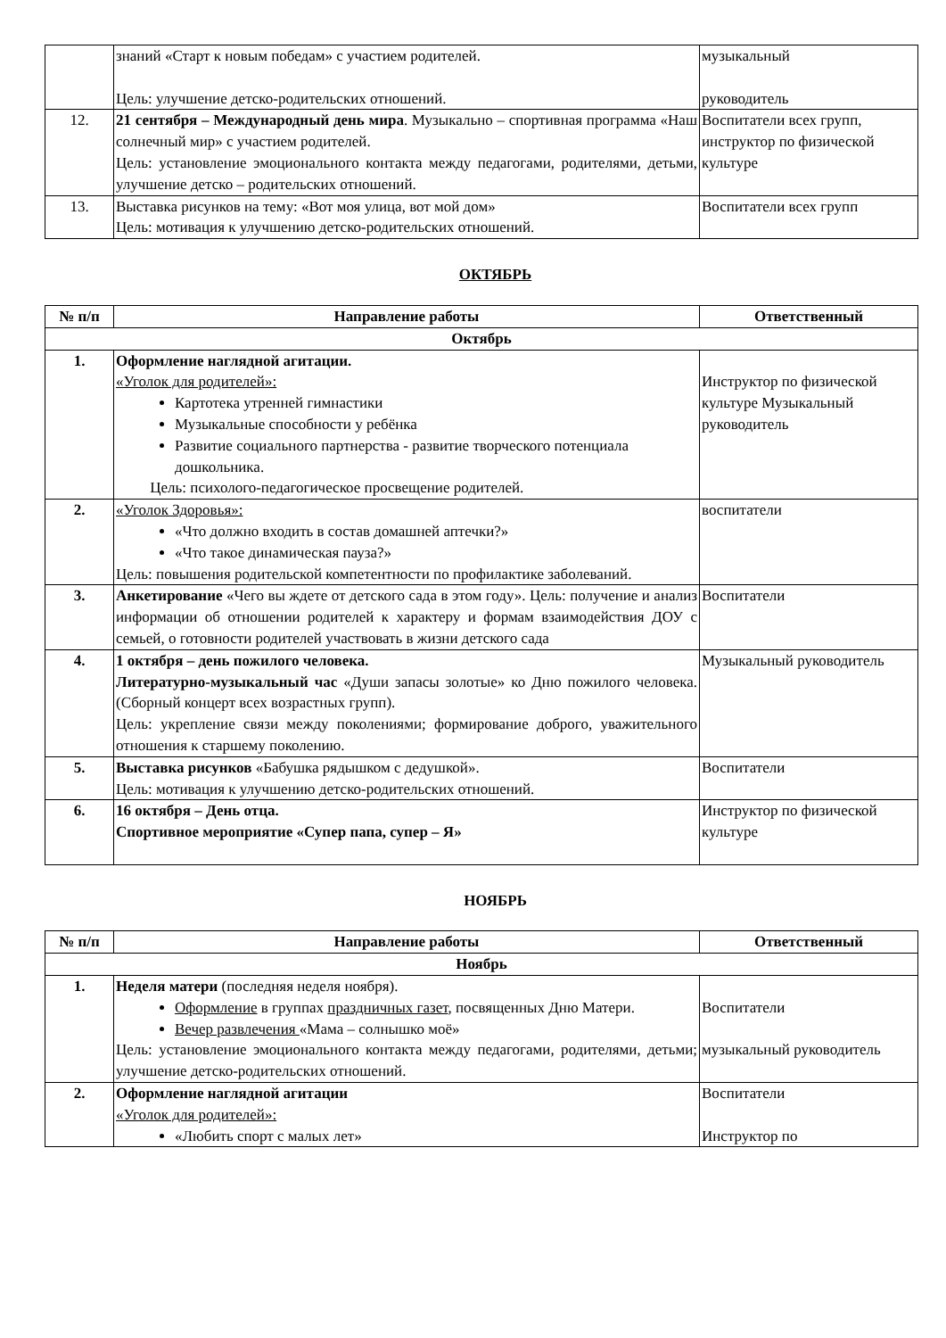| | знаний «Старт к новым победам» с участием родителей. Цель: улучшение детско-родительских отношений. | музыкальный руководитель |
| 12. | 21 сентября – Международный день мира . Музыкально – спортивная программа «Наш солнечный мир» с участием родителей. Цель: установление эмоционального контакта между педагогами, родителями, детьми, улучшение детско – родительских отношений. | Воспитатели всех групп, инструктор по физической культуре |
| 13. | Выставка рисунков на тему: «Вот моя улица, вот мой дом» Цель: мотивация к улучшению детско-родительских отношений. | Воспитатели всех групп |
ОКТЯБРЬ
| № п/п | Направление работы | Ответственный |
| --- | --- | --- |
| Октябрь | | |
| 1. | Оформление наглядной агитации. «Уголок для родителей»: Картотека утренней гимнастики Музыкальные способности у ребёнка Развитие социального партнерства - развитие творческого потенциала дошкольника. Цель: психолого-педагогическое просвещение родителей. | Инструктор по физической культуре Музыкальный руководитель |
| 2. | «Уголок Здоровья»: «Что должно входить в состав домашней аптечки?» «Что такое динамическая пауза?» Цель: повышения родительской компетентности по профилактике заболеваний. | воспитатели |
| 3. | Анкетирование «Чего вы ждете от детского сада в этом году». Цель: получение и анализ информации об отношении родителей к характеру и формам взаимодействия ДОУ с семьей, о готовности родителей участвовать в жизни детского сада | Воспитатели |
| 4. | 1 октября – день пожилого человека. Литературно-музыкальный час «Души запасы золотые» ко Дню пожилого человека. (Сборный концерт всех возрастных групп). Цель: укрепление связи между поколениями; формирование доброго, уважительного отношения к старшему поколению. | Музыкальный руководитель |
| 5. | Выставка рисунков «Бабушка рядышком с дедушкой». Цель: мотивация к улучшению детско-родительских отношений. | Воспитатели |
| 6. | 16 октября – День отца. Спортивное мероприятие «Супер папа, супер – Я» | Инструктор по физической культуре |
НОЯБРЬ
| № п/п | Направление работы | Ответственный |
| --- | --- | --- |
| Ноябрь | | |
| 1. | Неделя матери (последняя неделя ноября). Оформление в группах праздничных газет , посвященных Дню Матери. Вечер развлечения «Мама – солнышко моё» Цель: установление эмоционального контакта между педагогами, родителями, детьми; улучшение детско-родительских отношений. | Воспитатели музыкальный руководитель |
| 2. | Оформление наглядной агитации «Уголок для родителей»: «Любить спорт с малых лет» | Воспитатели Инструктор по |